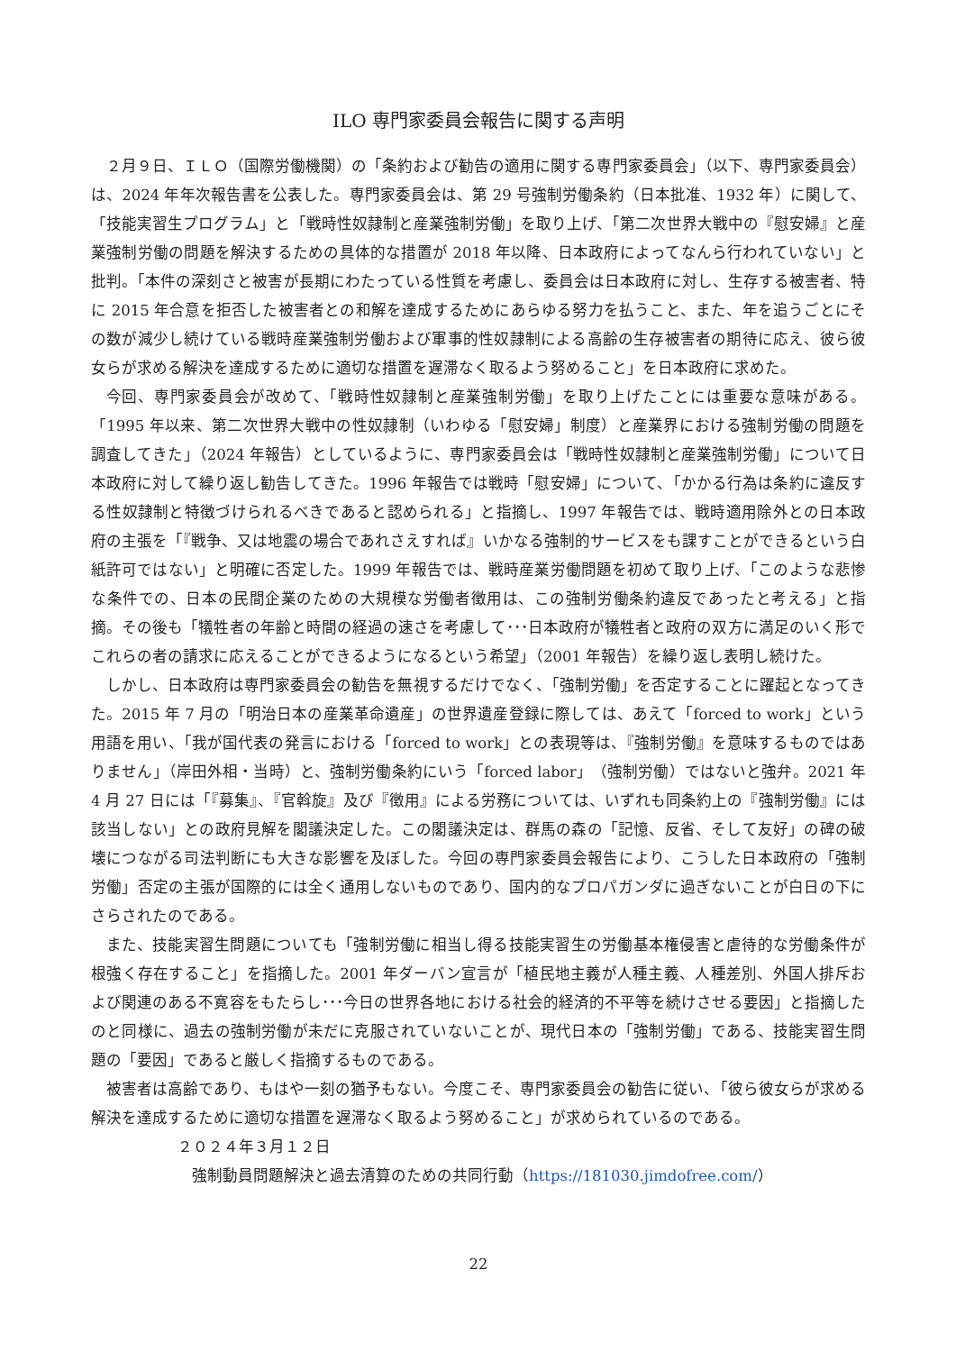ILO 専門家委員会報告に関する声明
２月９日、ＩＬＯ（国際労働機関）の「条約および勧告の適用に関する専門家委員会」（以下、専門家委員会）は、2024 年年次報告書を公表した。専門家委員会は、第 29 号強制労働条約（日本批准、1932 年）に関して、「技能実習生プログラム」と「戦時性奴隷制と産業強制労働」を取り上げ、「第二次世界大戦中の『慰安婦』と産業強制労働の問題を解決するための具体的な措置が 2018 年以降、日本政府によってなんら行われていない」と批判。「本件の深刻さと被害が長期にわたっている性質を考慮し、委員会は日本政府に対し、生存する被害者、特に 2015 年合意を拒否した被害者との和解を達成するためにあらゆる努力を払うこと、また、年を追うごとにその数が減少し続けている戦時産業強制労働および軍事的性奴隷制による高齢の生存被害者の期待に応え、彼ら彼女らが求める解決を達成するために適切な措置を遅滞なく取るよう努めること」を日本政府に求めた。
今回、専門家委員会が改めて、「戦時性奴隷制と産業強制労働」を取り上げたことには重要な意味がある。「1995 年以来、第二次世界大戦中の性奴隷制（いわゆる「慰安婦」制度）と産業界における強制労働の問題を調査してきた」（2024 年報告）としているように、専門家委員会は「戦時性奴隷制と産業強制労働」について日本政府に対して繰り返し勧告してきた。1996 年報告では戦時「慰安婦」について、「かかる行為は条約に違反する性奴隷制と特徴づけられるべきであると認められる」と指摘し、1997 年報告では、戦時適用除外との日本政府の主張を「『戦争、又は地震の場合であれさえすれば』いかなる強制的サービスをも課すことができるという白紙許可ではない」と明確に否定した。1999 年報告では、戦時産業労働問題を初めて取り上げ、「このような悲惨な条件での、日本の民間企業のための大規模な労働者徴用は、この強制労働条約違反であったと考える」と指摘。その後も「犠牲者の年齢と時間の経過の速さを考慮して･･･日本政府が犠牲者と政府の双方に満足のいく形でこれらの者の請求に応えることができるようになるという希望」（2001 年報告）を繰り返し表明し続けた。
しかし、日本政府は専門家委員会の勧告を無視するだけでなく、「強制労働」を否定することに躍起となってきた。2015 年 7 月の「明治日本の産業革命遺産」の世界遺産登録に際しては、あえて「forced to work」という用語を用い、「我が国代表の発言における「forced to work」との表現等は、『強制労働』を意味するものではありません」（岸田外相・当時）と、強制労働条約にいう「forced labor」（強制労働）ではないと強弁。2021 年 4 月 27 日には「『募集』、『官斡旋』及び『徴用』による労務については、いずれも同条約上の『強制労働』には該当しない」との政府見解を閣議決定した。この閣議決定は、群馬の森の「記憶、反省、そして友好」の碑の破壊につながる司法判断にも大きな影響を及ぼした。今回の専門家委員会報告により、こうした日本政府の「強制労働」否定の主張が国際的には全く通用しないものであり、国内的なプロパガンダに過ぎないことが白日の下にさらされたのである。
また、技能実習生問題についても「強制労働に相当し得る技能実習生の労働基本権侵害と虐待的な労働条件が根強く存在すること」を指摘した。2001 年ダーバン宣言が「植民地主義が人種主義、人種差別、外国人排斥および関連のある不寛容をもたらし･･･今日の世界各地における社会的経済的不平等を続けさせる要因」と指摘したのと同様に、過去の強制労働が未だに克服されていないことが、現代日本の「強制労働」である、技能実習生問題の「要因」であると厳しく指摘するものである。
被害者は高齢であり、もはや一刻の猶予もない。今度こそ、専門家委員会の勧告に従い、「彼ら彼女らが求める解決を達成するために適切な措置を遅滞なく取るよう努めること」が求められているのである。
２０２４年３月１２日
強制動員問題解決と過去清算のための共同行動（https://181030.jimdofree.com/）
22